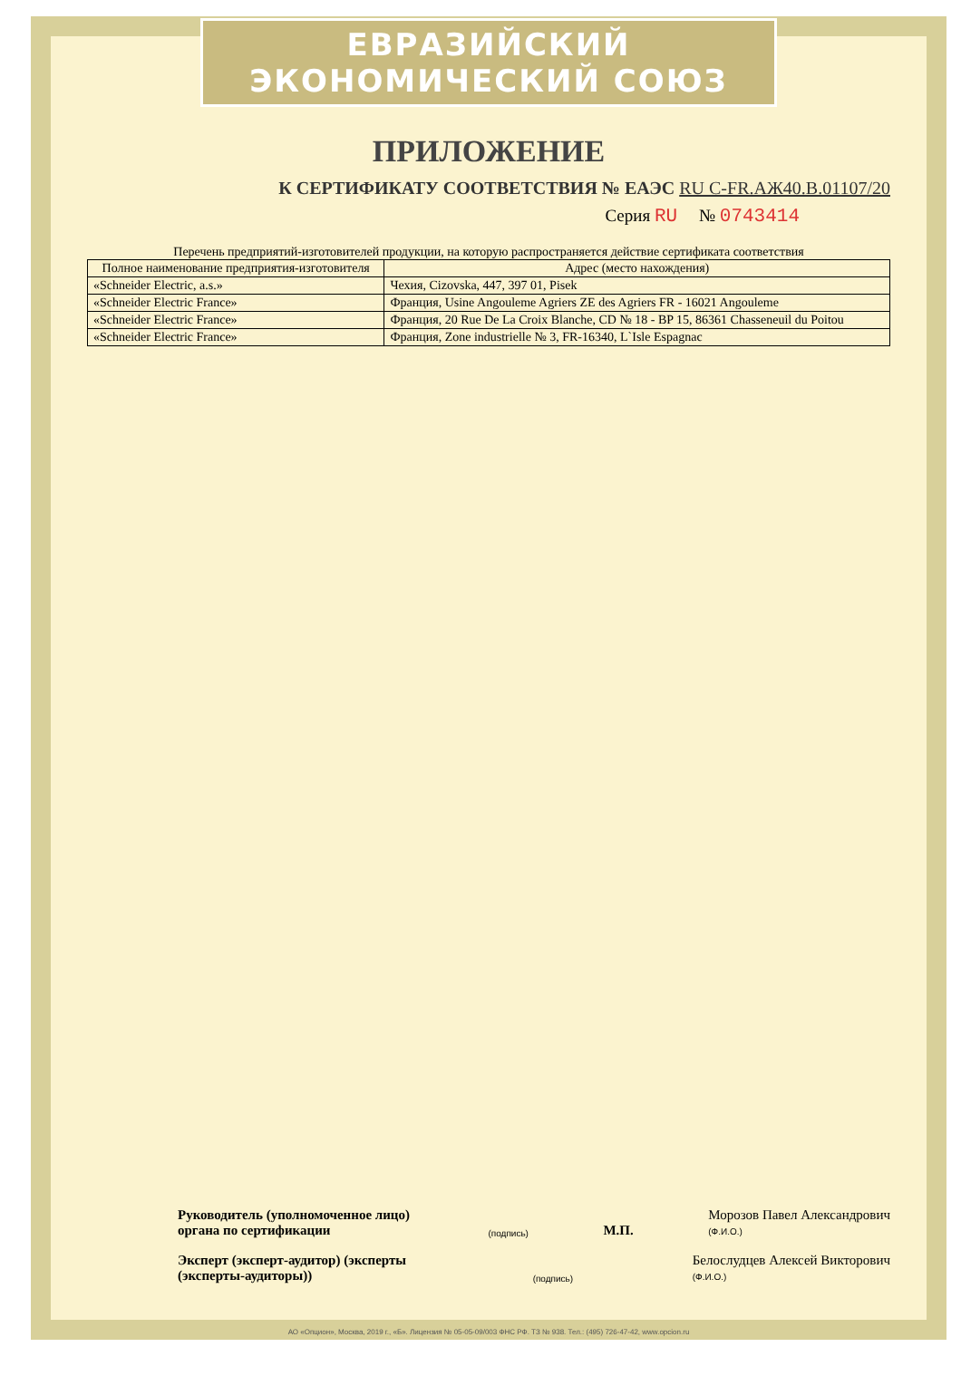ЕВРАЗИЙСКИЙ ЭКОНОМИЧЕСКИЙ СОЮЗ
ПРИЛОЖЕНИЕ
К СЕРТИФИКАТУ СООТВЕТСТВИЯ № ЕАЭС RU С-FR.АЖ40.В.01107/20
Серия RU № 0743414
Перечень предприятий-изготовителей продукции, на которую распространяется действие сертификата соответствия
| Полное наименование предприятия-изготовителя | Адрес (место нахождения) |
| --- | --- |
| «Schneider Electric, a.s.» | Чехия, Cizovska, 447, 397 01, Pisek |
| «Schneider Electric France» | Франция, Usine Angouleme Agriers ZE des Agriers FR - 16021 Angouleme |
| «Schneider Electric France» | Франция, 20 Rue De La Croix Blanche, CD № 18 - BP 15, 86361 Chasseneuil du Poitou |
| «Schneider Electric France» | Франция, Zone industrielle № 3, FR-16340, L`Isle Espagnac |
Руководитель (уполномоченное лицо) органа по сертификации
(подпись)
М.П.
Морозов Павел Александрович
(Ф.И.О.)
Эксперт (эксперт-аудитор) (эксперты (эксперты-аудиторы))
(подпись)
Белослудцев Алексей Викторович
(Ф.И.О.)
АО «Опцион», Москва, 2019 г., «Б». Лицензия № 05-05-09/003 ФНС РФ. ТЗ № 938. Тел.: (495) 726-47-42, www.opcion.ru